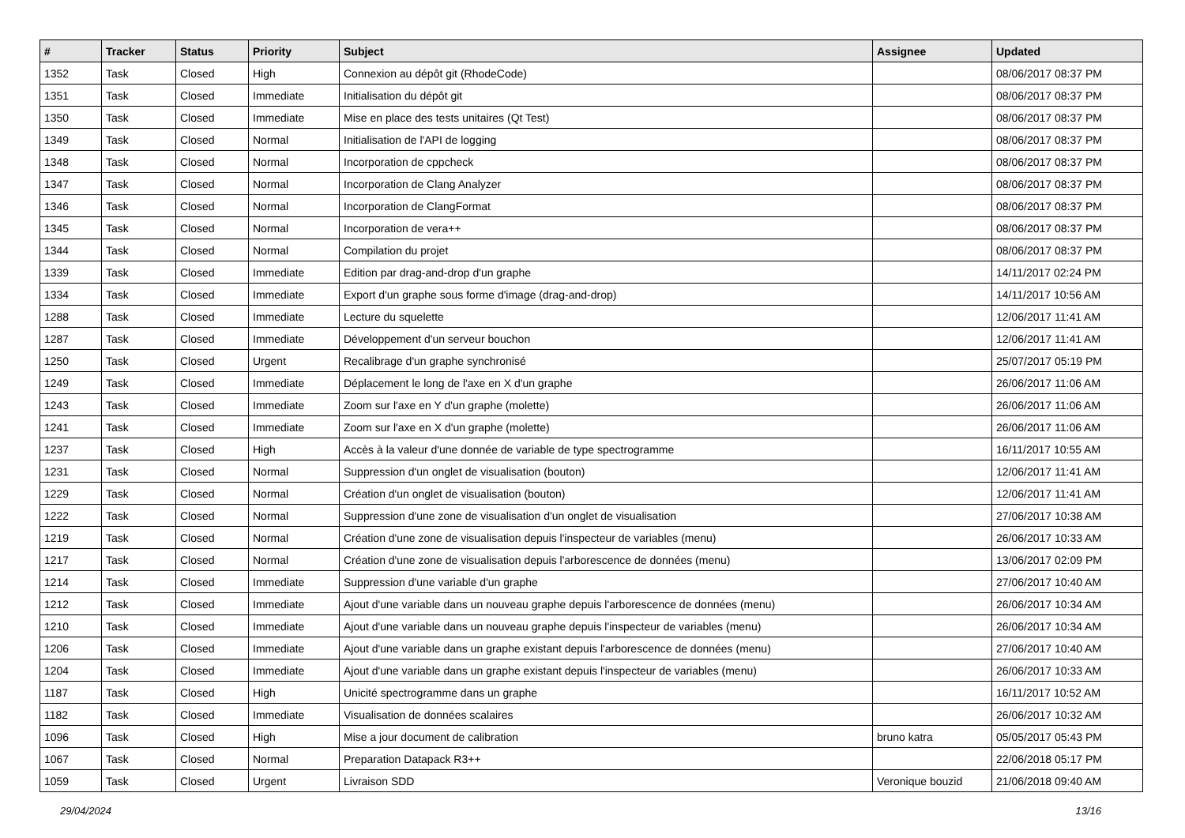| # | Tracker | Status | Priority | Subject | Assignee | Updated |
| --- | --- | --- | --- | --- | --- | --- |
| 1352 | Task | Closed | High | Connexion au dépôt git (RhodeCode) | | 08/06/2017 08:37 PM |
| 1351 | Task | Closed | Immediate | Initialisation du dépôt git | | 08/06/2017 08:37 PM |
| 1350 | Task | Closed | Immediate | Mise en place des tests unitaires (Qt Test) | | 08/06/2017 08:37 PM |
| 1349 | Task | Closed | Normal | Initialisation de l'API de logging | | 08/06/2017 08:37 PM |
| 1348 | Task | Closed | Normal | Incorporation de cppcheck | | 08/06/2017 08:37 PM |
| 1347 | Task | Closed | Normal | Incorporation de Clang Analyzer | | 08/06/2017 08:37 PM |
| 1346 | Task | Closed | Normal | Incorporation de ClangFormat | | 08/06/2017 08:37 PM |
| 1345 | Task | Closed | Normal | Incorporation de vera++ | | 08/06/2017 08:37 PM |
| 1344 | Task | Closed | Normal | Compilation du projet | | 08/06/2017 08:37 PM |
| 1339 | Task | Closed | Immediate | Edition par drag-and-drop d'un graphe | | 14/11/2017 02:24 PM |
| 1334 | Task | Closed | Immediate | Export d'un graphe sous forme d'image (drag-and-drop) | | 14/11/2017 10:56 AM |
| 1288 | Task | Closed | Immediate | Lecture du squelette | | 12/06/2017 11:41 AM |
| 1287 | Task | Closed | Immediate | Développement d'un serveur bouchon | | 12/06/2017 11:41 AM |
| 1250 | Task | Closed | Urgent | Recalibrage d'un graphe synchronisé | | 25/07/2017 05:19 PM |
| 1249 | Task | Closed | Immediate | Déplacement le long de l'axe en X d'un graphe | | 26/06/2017 11:06 AM |
| 1243 | Task | Closed | Immediate | Zoom sur l'axe en Y d'un graphe (molette) | | 26/06/2017 11:06 AM |
| 1241 | Task | Closed | Immediate | Zoom sur l'axe en X d'un graphe (molette) | | 26/06/2017 11:06 AM |
| 1237 | Task | Closed | High | Accès à la valeur d'une donnée de variable de type spectrogramme | | 16/11/2017 10:55 AM |
| 1231 | Task | Closed | Normal | Suppression d'un onglet de visualisation (bouton) | | 12/06/2017 11:41 AM |
| 1229 | Task | Closed | Normal | Création d'un onglet de visualisation (bouton) | | 12/06/2017 11:41 AM |
| 1222 | Task | Closed | Normal | Suppression d'une zone de visualisation d'un onglet de visualisation | | 27/06/2017 10:38 AM |
| 1219 | Task | Closed | Normal | Création d'une zone de visualisation depuis l'inspecteur de variables (menu) | | 26/06/2017 10:33 AM |
| 1217 | Task | Closed | Normal | Création d'une zone de visualisation depuis l'arborescence de données (menu) | | 13/06/2017 02:09 PM |
| 1214 | Task | Closed | Immediate | Suppression d'une variable d'un graphe | | 27/06/2017 10:40 AM |
| 1212 | Task | Closed | Immediate | Ajout d'une variable dans un nouveau graphe depuis l'arborescence de données (menu) | | 26/06/2017 10:34 AM |
| 1210 | Task | Closed | Immediate | Ajout d'une variable dans un nouveau graphe depuis l'inspecteur de variables (menu) | | 26/06/2017 10:34 AM |
| 1206 | Task | Closed | Immediate | Ajout d'une variable dans un graphe existant depuis l'arborescence de données (menu) | | 27/06/2017 10:40 AM |
| 1204 | Task | Closed | Immediate | Ajout d'une variable dans un graphe existant depuis l'inspecteur de variables (menu) | | 26/06/2017 10:33 AM |
| 1187 | Task | Closed | High | Unicité spectrogramme dans un graphe | | 16/11/2017 10:52 AM |
| 1182 | Task | Closed | Immediate | Visualisation de données scalaires | | 26/06/2017 10:32 AM |
| 1096 | Task | Closed | High | Mise a jour document de calibration | bruno katra | 05/05/2017 05:43 PM |
| 1067 | Task | Closed | Normal | Preparation Datapack R3++ | | 22/06/2018 05:17 PM |
| 1059 | Task | Closed | Urgent | Livraison SDD | Veronique bouzid | 21/06/2018 09:40 AM |
29/04/2024 13/16